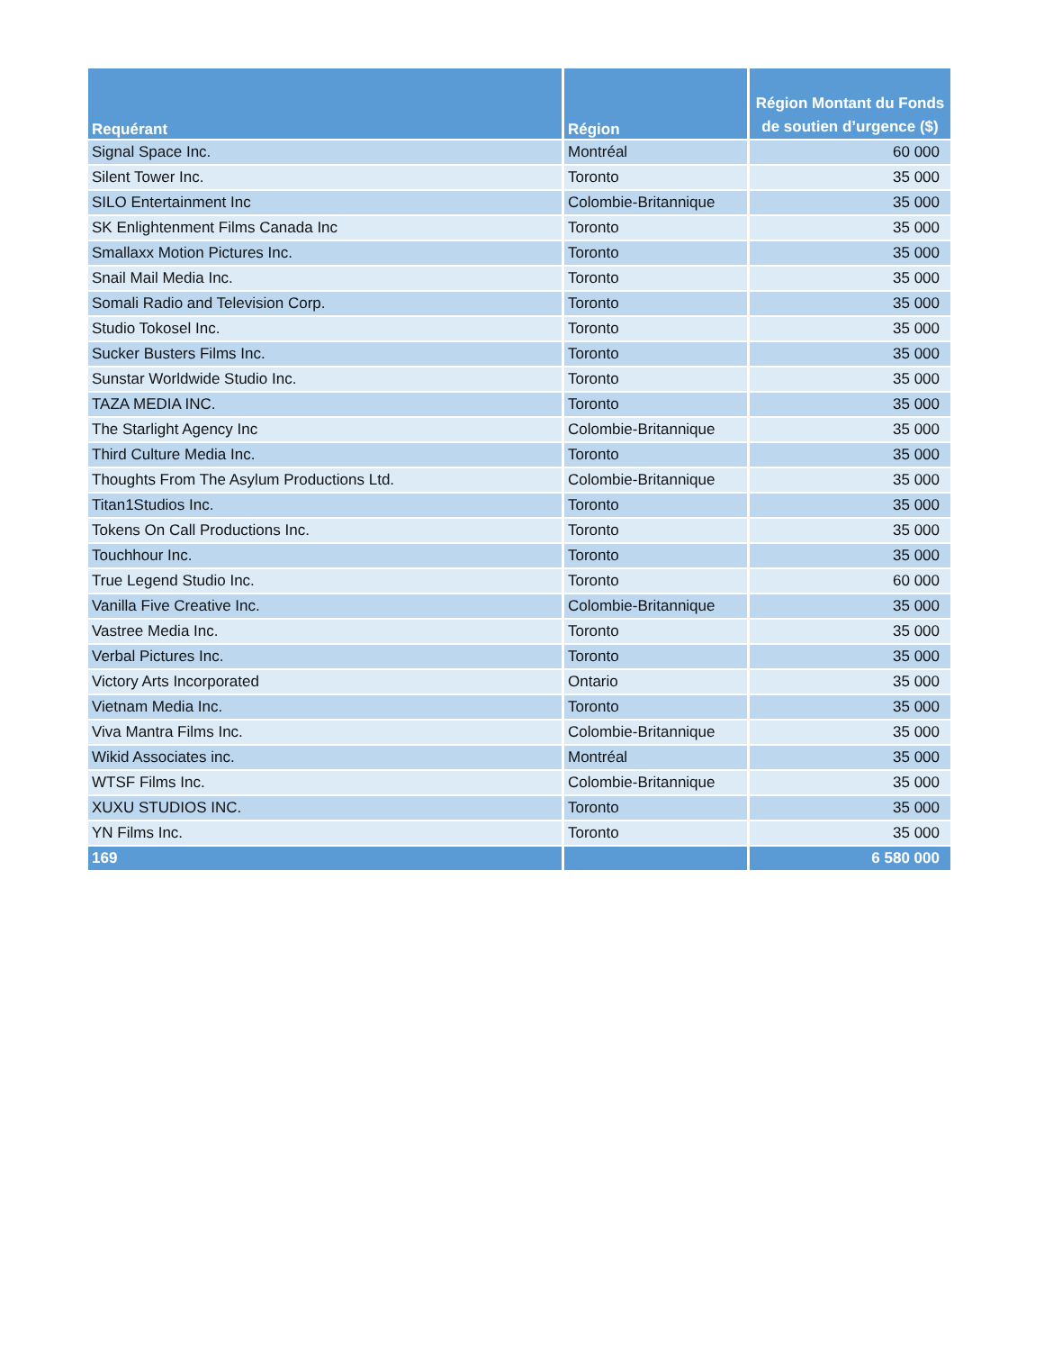| Requérant | Région | Région Montant du Fonds de soutien d’urgence ($) |
| --- | --- | --- |
| Signal Space Inc. | Montréal | 60 000 |
| Silent Tower Inc. | Toronto | 35 000 |
| SILO Entertainment Inc | Colombie-Britannique | 35 000 |
| SK Enlightenment Films Canada Inc | Toronto | 35 000 |
| Smallaxx Motion Pictures Inc. | Toronto | 35 000 |
| Snail Mail Media Inc. | Toronto | 35 000 |
| Somali Radio and Television Corp. | Toronto | 35 000 |
| Studio Tokosel Inc. | Toronto | 35 000 |
| Sucker Busters Films Inc. | Toronto | 35 000 |
| Sunstar Worldwide Studio Inc. | Toronto | 35 000 |
| TAZA MEDIA INC. | Toronto | 35 000 |
| The Starlight Agency Inc | Colombie-Britannique | 35 000 |
| Third Culture Media Inc. | Toronto | 35 000 |
| Thoughts From The Asylum Productions Ltd. | Colombie-Britannique | 35 000 |
| Titan1Studios Inc. | Toronto | 35 000 |
| Tokens On Call Productions Inc. | Toronto | 35 000 |
| Touchhour Inc. | Toronto | 35 000 |
| True Legend Studio Inc. | Toronto | 60 000 |
| Vanilla Five Creative Inc. | Colombie-Britannique | 35 000 |
| Vastree Media Inc. | Toronto | 35 000 |
| Verbal Pictures Inc. | Toronto | 35 000 |
| Victory Arts Incorporated | Ontario | 35 000 |
| Vietnam Media Inc. | Toronto | 35 000 |
| Viva Mantra Films Inc. | Colombie-Britannique | 35 000 |
| Wikid Associates inc. | Montréal | 35 000 |
| WTSF Films Inc. | Colombie-Britannique | 35 000 |
| XUXU STUDIOS INC. | Toronto | 35 000 |
| YN Films Inc. | Toronto | 35 000 |
| 169 | | 6 580 000 |